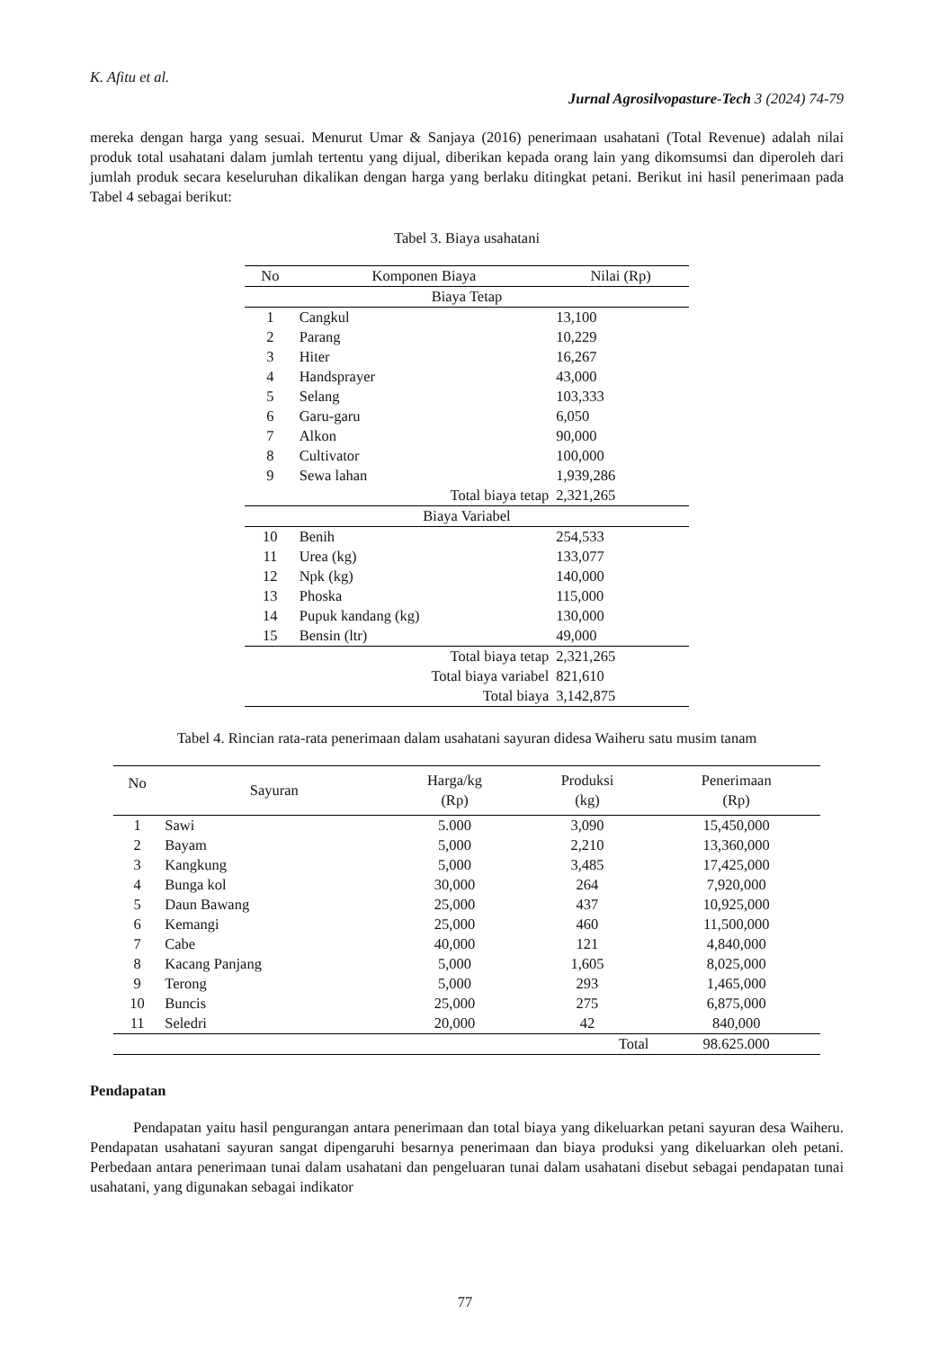K. Afitu et al.
Jurnal Agrosilvopasture-Tech 3 (2024) 74-79
mereka dengan harga yang sesuai. Menurut Umar & Sanjaya (2016) penerimaan usahatani (Total Revenue) adalah nilai produk total usahatani dalam jumlah tertentu yang dijual, diberikan kepada orang lain yang dikomsumsi dan diperoleh dari jumlah produk secara keseluruhan dikalikan dengan harga yang berlaku ditingkat petani. Berikut ini hasil penerimaan pada Tabel 4 sebagai berikut:
Tabel 3. Biaya usahatani
| No | Komponen Biaya | Nilai (Rp) |
| --- | --- | --- |
| Biaya Tetap | | |
| 1 | Cangkul | 13,100 |
| 2 | Parang | 10,229 |
| 3 | Hiter | 16,267 |
| 4 | Handsprayer | 43,000 |
| 5 | Selang | 103,333 |
| 6 | Garu-garu | 6,050 |
| 7 | Alkon | 90,000 |
| 8 | Cultivator | 100,000 |
| 9 | Sewa lahan | 1,939,286 |
| | Total biaya tetap | 2,321,265 |
| Biaya Variabel | | |
| 10 | Benih | 254,533 |
| 11 | Urea (kg) | 133,077 |
| 12 | Npk (kg) | 140,000 |
| 13 | Phoska | 115,000 |
| 14 | Pupuk kandang (kg) | 130,000 |
| 15 | Bensin (ltr) | 49,000 |
| | Total biaya tetap | 2,321,265 |
| | Total biaya variabel | 821,610 |
| | Total biaya | 3,142,875 |
Tabel 4. Rincian rata-rata penerimaan dalam usahatani sayuran didesa Waiheru satu musim tanam
| No | Sayuran | Harga/kg (Rp) | Produksi (kg) | Penerimaan (Rp) |
| --- | --- | --- | --- | --- |
| 1 | Sawi | 5.000 | 3,090 | 15,450,000 |
| 2 | Bayam | 5,000 | 2,210 | 13,360,000 |
| 3 | Kangkung | 5,000 | 3,485 | 17,425,000 |
| 4 | Bunga kol | 30,000 | 264 | 7,920,000 |
| 5 | Daun Bawang | 25,000 | 437 | 10,925,000 |
| 6 | Kemangi | 25,000 | 460 | 11,500,000 |
| 7 | Cabe | 40,000 | 121 | 4,840,000 |
| 8 | Kacang Panjang | 5,000 | 1,605 | 8,025,000 |
| 9 | Terong | 5,000 | 293 | 1,465,000 |
| 10 | Buncis | 25,000 | 275 | 6,875,000 |
| 11 | Seledri | 20,000 | 42 | 840,000 |
| | | | Total | 98.625.000 |
Pendapatan
Pendapatan yaitu hasil pengurangan antara penerimaan dan total biaya yang dikeluarkan petani sayuran desa Waiheru. Pendapatan usahatani sayuran sangat dipengaruhi besarnya penerimaan dan biaya produksi yang dikeluarkan oleh petani. Perbedaan antara penerimaan tunai dalam usahatani dan pengeluaran tunai dalam usahatani disebut sebagai pendapatan tunai usahatani, yang digunakan sebagai indikator
77